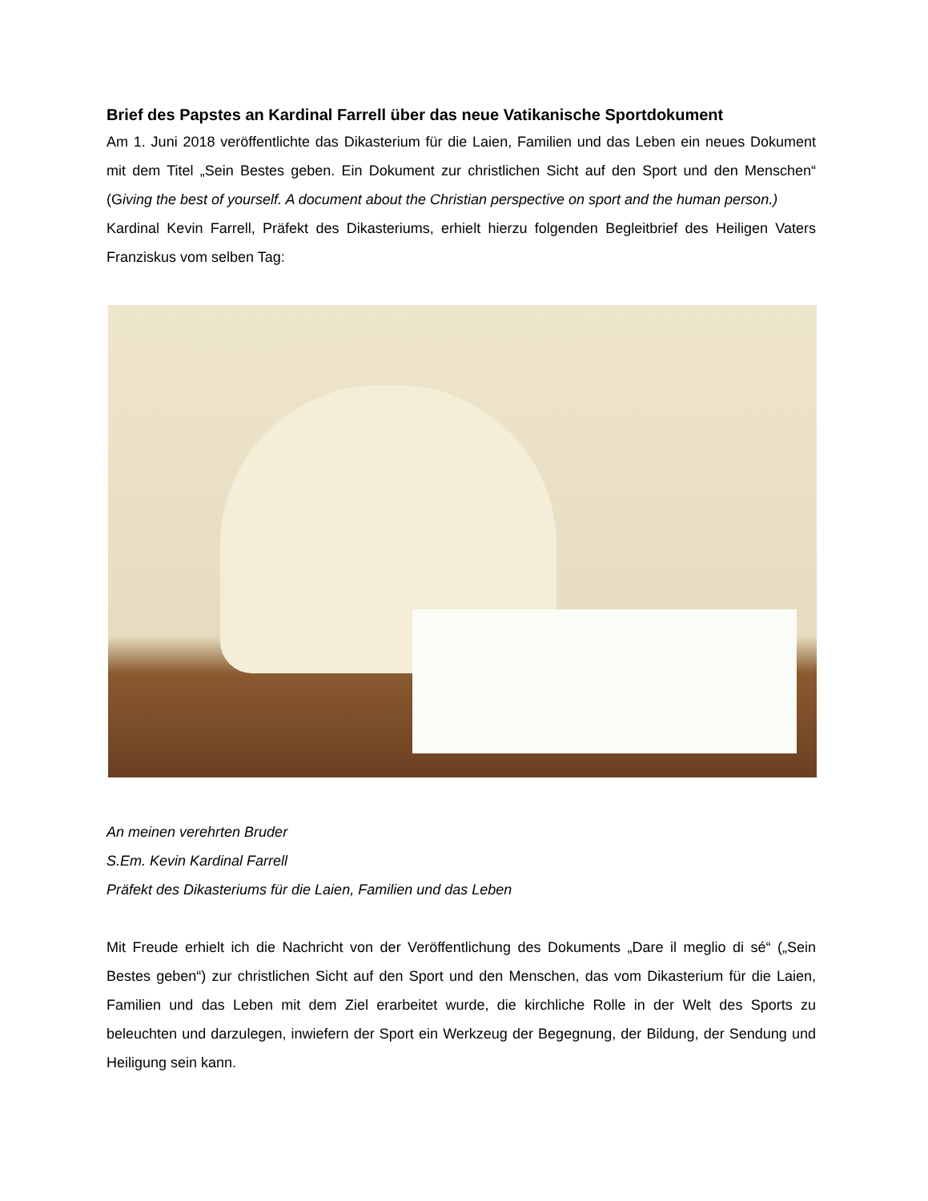Brief des Papstes an Kardinal Farrell über das neue Vatikanische Sportdokument
Am 1. Juni 2018 veröffentlichte das Dikasterium für die Laien, Familien und das Leben ein neues Dokument mit dem Titel „Sein Bestes geben. Ein Dokument zur christlichen Sicht auf den Sport und den Menschen“ (Giving the best of yourself. A document about the Christian perspective on sport and the human person.)
Kardinal Kevin Farrell, Präfekt des Dikasteriums, erhielt hierzu folgenden Begleitbrief des Heiligen Vaters Franziskus vom selben Tag:
An meinen verehrten Bruder
S.Em. Kevin Kardinal Farrell
Präfekt des Dikasteriums für die Laien, Familien und das Leben
Mit Freude erhielt ich die Nachricht von der Veröffentlichung des Dokuments „Dare il meglio di sé“ („Sein Bestes geben“) zur christlichen Sicht auf den Sport und den Menschen, das vom Dikasterium für die Laien, Familien und das Leben mit dem Ziel erarbeitet wurde, die kirchliche Rolle in der Welt des Sports zu beleuchten und darzulegen, inwiefern der Sport ein Werkzeug der Begegnung, der Bildung, der Sendung und Heiligung sein kann.